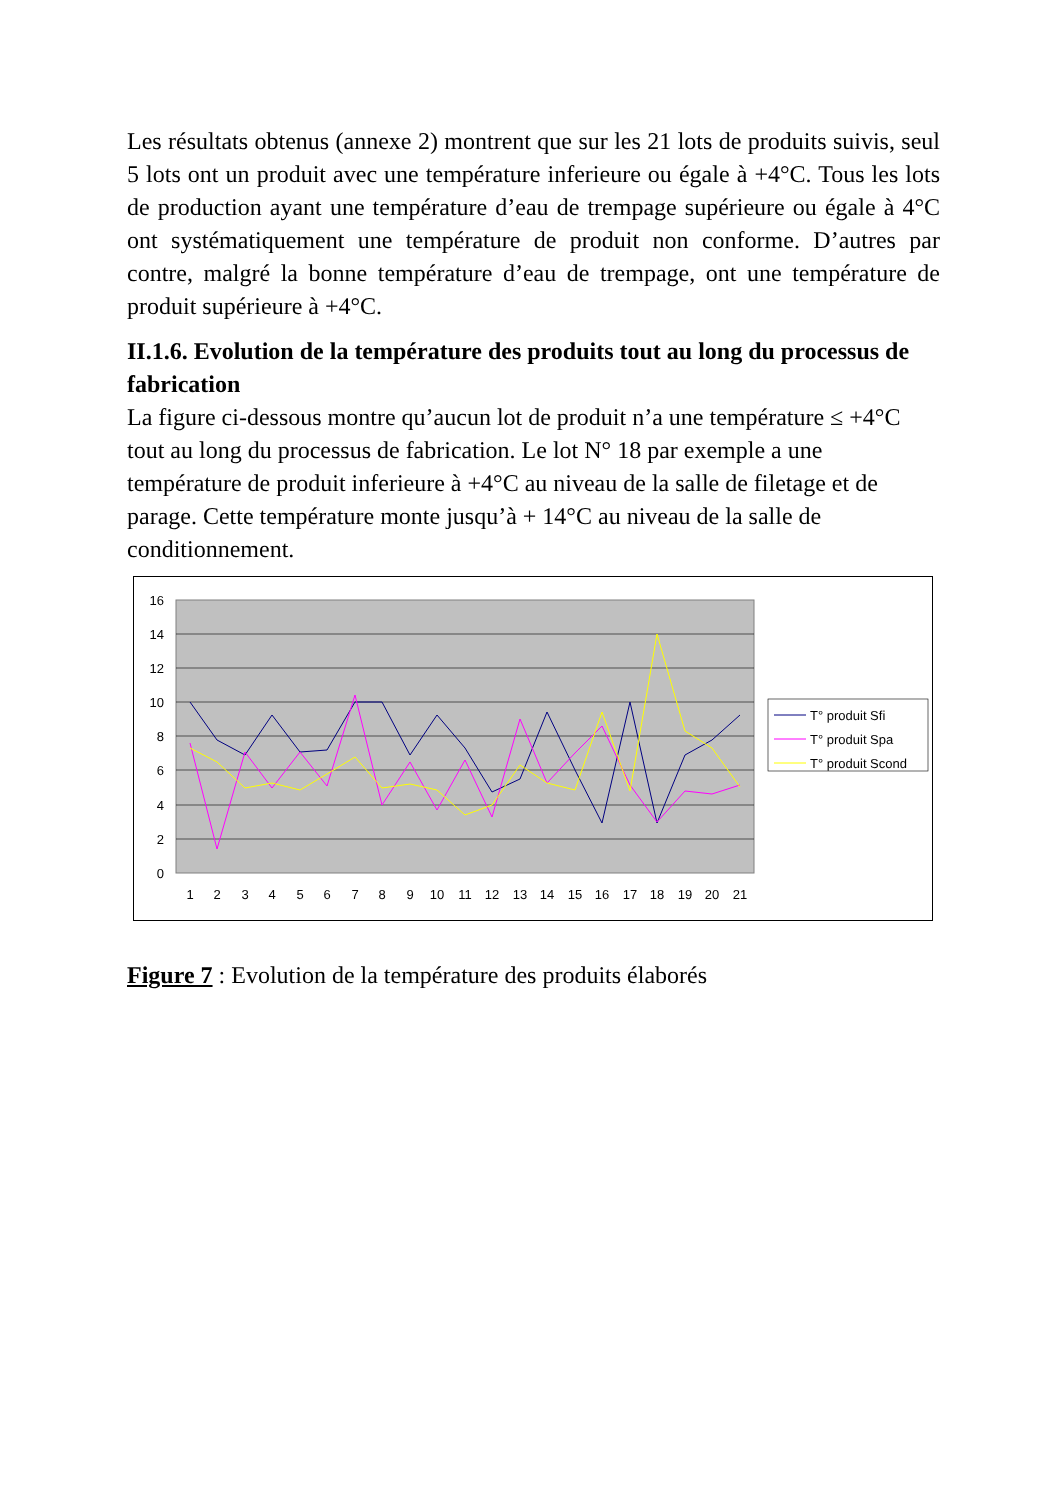Les résultats obtenus (annexe 2) montrent que sur les 21 lots de produits suivis, seul 5 lots ont un produit avec une température inferieure ou égale à +4°C. Tous les lots de production ayant une température d’eau de trempage supérieure ou égale à 4°C ont systématiquement une température de produit non conforme. D’autres par contre, malgré la bonne température d’eau de trempage, ont une température de produit supérieure à +4°C.
II.1.6. Evolution de la température des produits tout au long du processus de fabrication
La figure ci-dessous montre qu’aucun lot de produit n’a une température ≤ +4°C tout au long du processus de fabrication. Le lot N° 18 par exemple a une température de produit inferieure à +4°C au niveau de la salle de filetage et de parage. Cette température monte jusqu’à + 14°C au niveau de la salle de conditionnement.
16
14
12
10
8
6
4
2
0
1
2
3
4
5
6
7
8
9
10
11
12
13
14
15
16
17
18
19
20
21
T° produit Sfi
T° produit Spa
T° produit Scond
Figure 7 : Evolution de la température des produits élaborés